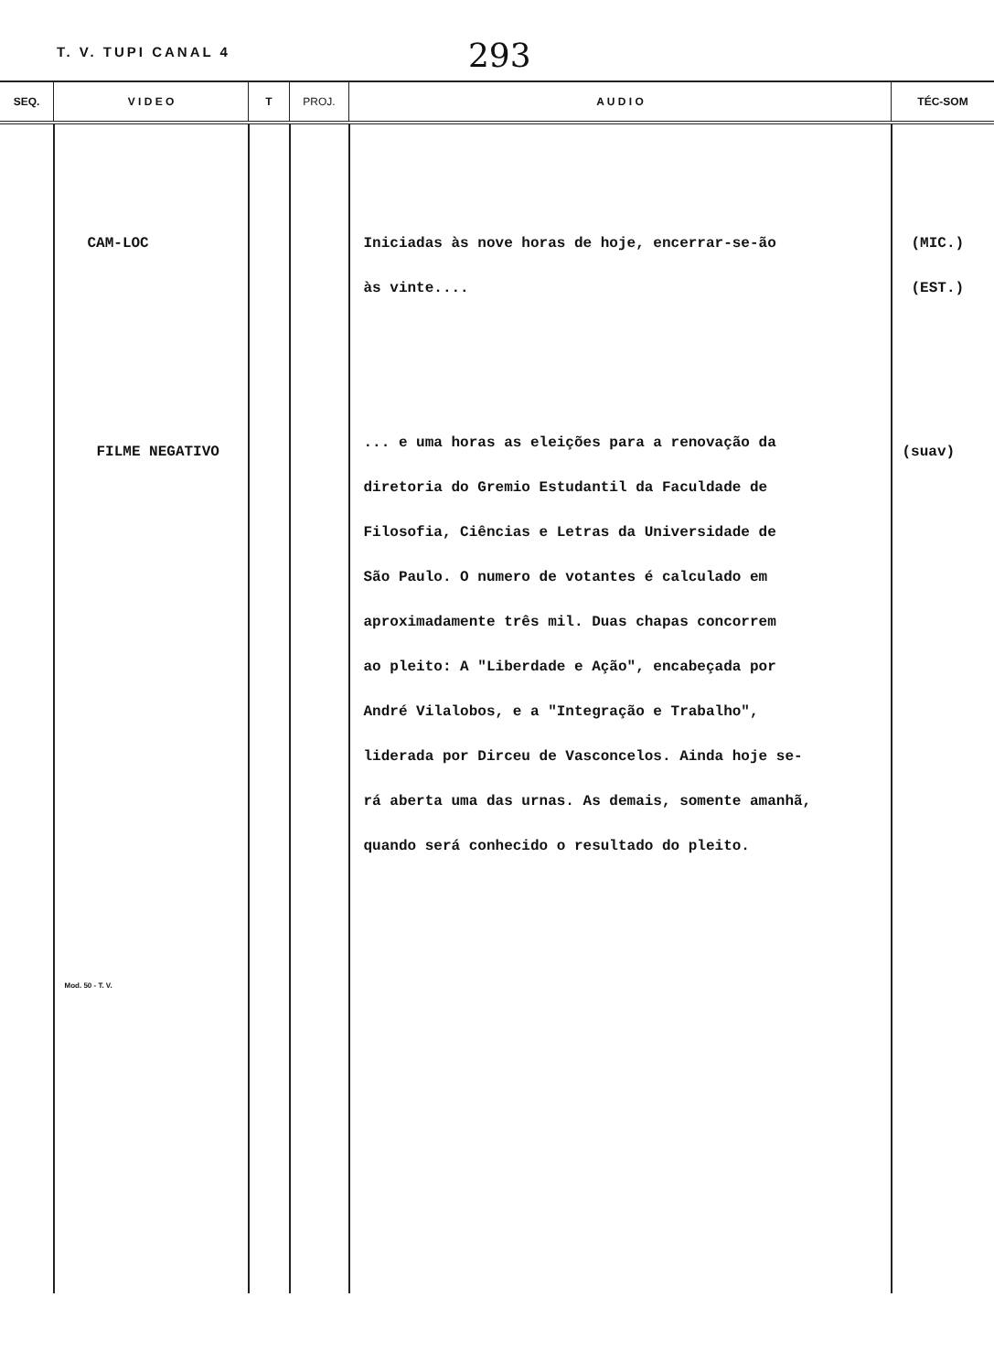T. V. TUPI CANAL 4
293
| SEQ. | V I D E O | T | PROJ. | A U D I O | TÉC-SOM |
| --- | --- | --- | --- | --- | --- |
| | CAM-LOC FILME NEGATIVO Mod. 50 - T. V. | | | Iniciadas às nove horas de hoje, encerrar-se-ão às vinte.... ... e uma horas as eleições para a renovação da diretoria do Gremio Estudantil da Faculdade de Filosofia, Ciências e Letras da Universidade de São Paulo. O numero de votantes é calculado em aproximadamente três mil. Duas chapas concorrem ao pleito: A "Liberdade e Ação", encabeçada por André Vilalobos, e a "Integração e Trabalho", liderada por Dirceu de Vasconcelos. Ainda hoje se- rá aberta uma das urnas. As demais, somente amanhã, quando será conhecido o resultado do pleito. | (MIC.) (EST.) (suav) |